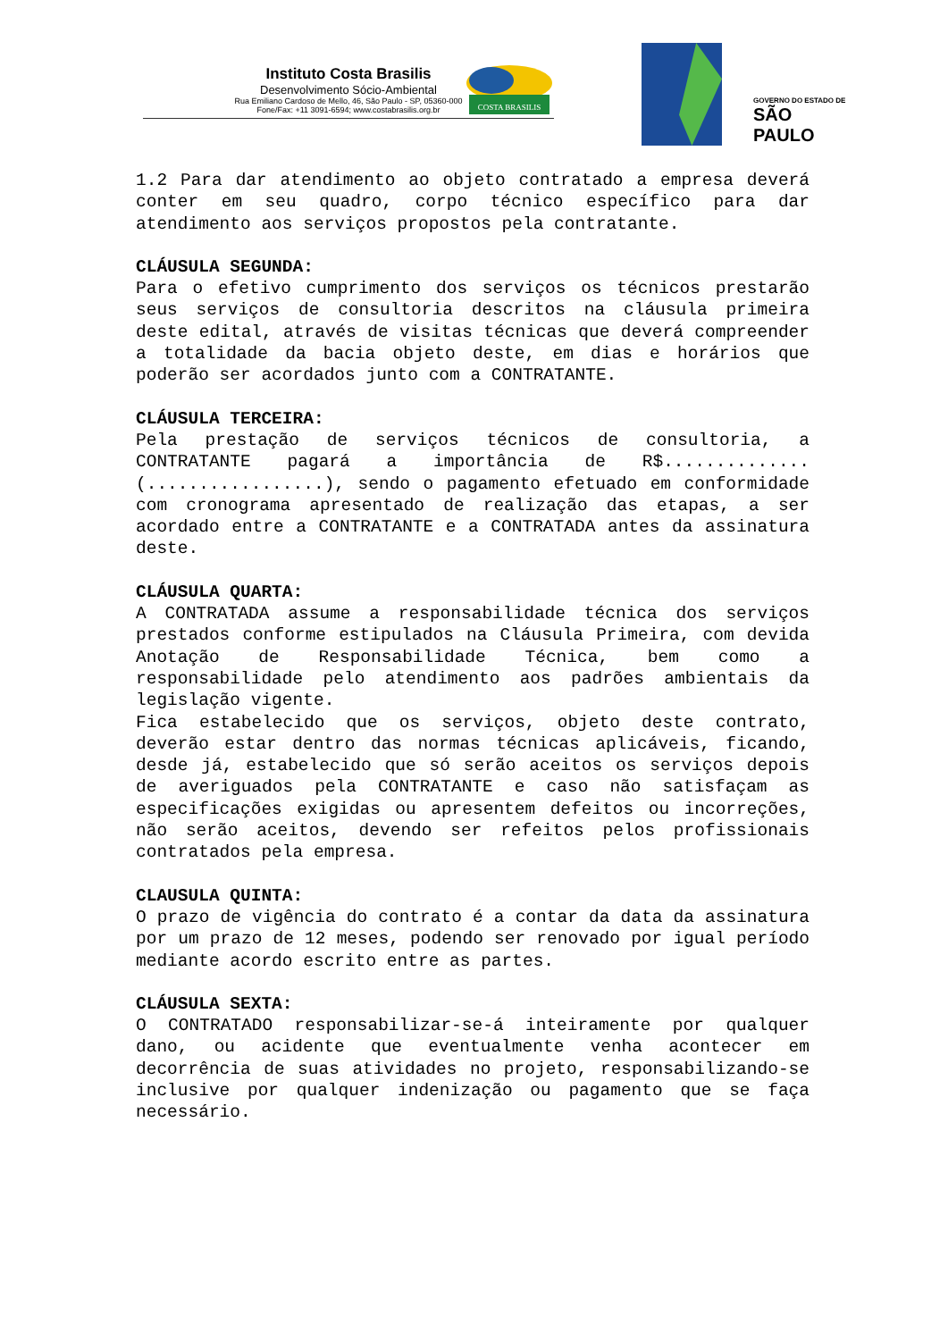Instituto Costa Brasilis
Desenvolvimento Sócio-Ambiental
Rua Emiliano Cardoso de Mello, 46, São Paulo - SP, 05360-000
Fone/Fax: +11 3091-6594; www.costabrasilis.org.br
COSTA BRASILIS
GOVERNO DO ESTADO DE
SÃO PAULO
1.2 Para dar atendimento ao objeto contratado a empresa deverá conter em seu quadro, corpo técnico específico para dar atendimento aos serviços propostos pela contratante.
CLÁUSULA SEGUNDA:
Para o efetivo cumprimento dos serviços os técnicos prestarão seus serviços de consultoria descritos na cláusula primeira deste edital, através de visitas técnicas que deverá compreender a totalidade da bacia objeto deste, em dias e horários que poderão ser acordados junto com a CONTRATANTE.
CLÁUSULA TERCEIRA:
Pela prestação de serviços técnicos de consultoria, a CONTRATANTE pagará a importância de R$..............(.................), sendo o pagamento efetuado em conformidade com cronograma apresentado de realização das etapas, a ser acordado entre a CONTRATANTE e a CONTRATADA antes da assinatura deste.
CLÁUSULA QUARTA:
A CONTRATADA assume a responsabilidade técnica dos serviços prestados conforme estipulados na Cláusula Primeira, com devida Anotação de Responsabilidade Técnica, bem como a responsabilidade pelo atendimento aos padrões ambientais da legislação vigente.
Fica estabelecido que os serviços, objeto deste contrato, deverão estar dentro das normas técnicas aplicáveis, ficando, desde já, estabelecido que só serão aceitos os serviços depois de averiguados pela CONTRATANTE e caso não satisfaçam as especificações exigidas ou apresentem defeitos ou incorreções, não serão aceitos, devendo ser refeitos pelos profissionais contratados pela empresa.
CLAUSULA QUINTA:
O prazo de vigência do contrato é a contar da data da assinatura por um prazo de 12 meses, podendo ser renovado por igual período mediante acordo escrito entre as partes.
CLÁUSULA SEXTA:
O CONTRATADO responsabilizar-se-á inteiramente por qualquer dano, ou acidente que eventualmente venha acontecer em decorrência de suas atividades no projeto, responsabilizando-se inclusive por qualquer indenização ou pagamento que se faça necessário.